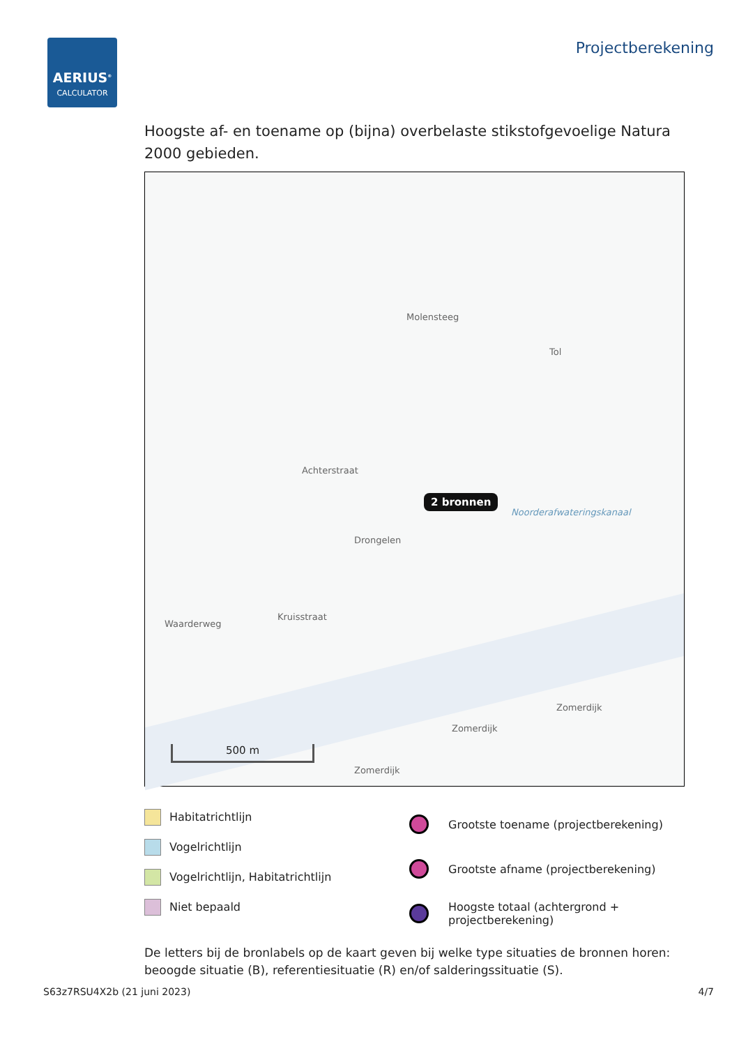AERIUS<sup>®</sup>
CALCULATOR
Projectberekening
Hoogste af- en toename op (bijna) overbelaste stikstofgevoelige Natura 2000 gebieden.
Molensteeg
Tol
Achterstraat
2 bronnen
Noorderafwateringskanaal
Drongelen
Waarderweg
Kruisstraat
Zomerdijk
Zomerdijk
Zomerdijk
500 m
Habitatrichtlijn
Vogelrichtlijn
Vogelrichtlijn, Habitatrichtlijn
Niet bepaald
Grootste toename (projectberekening)
Grootste afname (projectberekening)
Hoogste totaal (achtergrond +
projectberekening)
De letters bij de bronlabels op de kaart geven bij welke type situaties de bronnen horen: beoogde situatie (B), referentiesituatie (R) en/of salderingssituatie (S).
S63z7RSU4X2b (21 juni 2023) 4/7